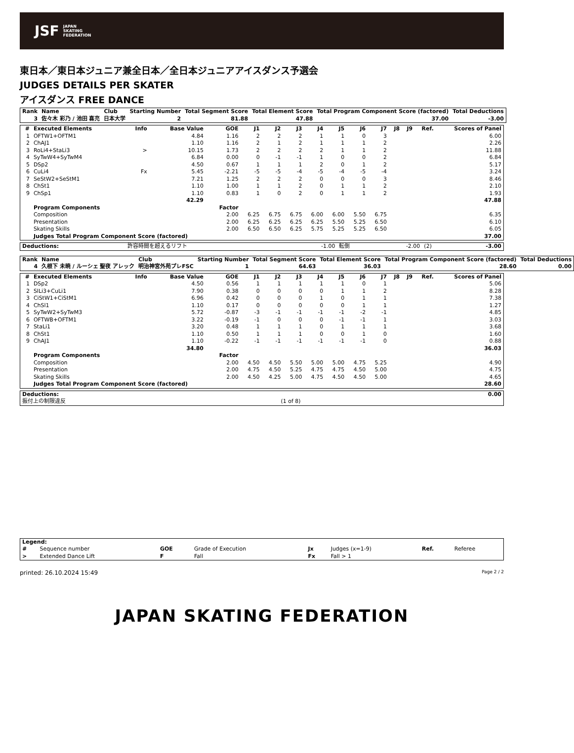JSF JAPAN
SKATING
FEDERATION
東日本／東日本ジュニア兼全日本／全日本ジュニアアイスダンス予選会
JUDGES DETAILS PER SKATER
アイスダンス FREE DANCE
| Rank | Name | Club | Starting Number | Total Segment Score | Total Element Score | Total Program Component Score (factored) | Total Deductions |
| --- | --- | --- | --- | --- | --- | --- | --- |
| 3 | 佐々木 彩乃 / 池田 喜充 | 日本大学 | 2 | 81.88 | 47.88 | 37.00 | -3.00 |
| # | Executed Elements | Info | Base Value | GOE | J1 | J2 | J3 | J4 | J5 | J6 | J7 | J8 | J9 | Ref. | Scores of Panel |
| --- | --- | --- | --- | --- | --- | --- | --- | --- | --- | --- | --- | --- | --- | --- | --- |
| 1 | OFTW1+OFTM1 | | 4.84 | 1.16 | 2 | 2 | 2 | 1 | 1 | 0 | 3 | | | | 6.00 |
| 2 | ChAJ1 | | 1.10 | 1.16 | 2 | 1 | 2 | 1 | 1 | 1 | 2 | | | | 2.26 |
| 3 | RoLi4+StaLi3 | > | 10.15 | 1.73 | 2 | 2 | 2 | 2 | 1 | 1 | 2 | | | | 11.88 |
| 4 | SyTwW4+SyTwM4 | | 6.84 | 0.00 | 0 | -1 | -1 | 1 | 0 | 0 | 2 | | | | 6.84 |
| 5 | DSp2 | | 4.50 | 0.67 | 1 | 1 | 1 | 2 | 0 | 1 | 2 | | | | 5.17 |
| 6 | CuLi4 | Fx | 5.45 | -2.21 | -5 | -5 | -4 | -5 | -4 | -5 | -4 | | | | 3.24 |
| 7 | SeStW2+SeStM1 | | 7.21 | 1.25 | 2 | 2 | 2 | 0 | 0 | 0 | 3 | | | | 8.46 |
| 8 | ChSt1 | | 1.10 | 1.00 | 1 | 1 | 2 | 0 | 1 | 1 | 2 | | | | 2.10 |
| 9 | ChSp1 | | 1.10 | 0.83 | 1 | 0 | 2 | 0 | 1 | 1 | 2 | | | | 1.93 |
| | | | 42.29 | | | | | | | | | | | | 47.88 |
| | Program Components | | | Factor | | | | | | | | | | | |
| | Composition | | | 2.00 | 6.25 | 6.75 | 6.75 | 6.00 | 6.00 | 5.50 | 6.75 | | | | 6.35 |
| | Presentation | | | 2.00 | 6.25 | 6.25 | 6.25 | 6.25 | 5.50 | 5.25 | 6.50 | | | | 6.10 |
| | Skating Skills | | | 2.00 | 6.50 | 6.50 | 6.25 | 5.75 | 5.25 | 5.25 | 6.50 | | | | 6.05 |
| | Judges Total Program Component Score (factored) | | | | | | | | | | | | | | 37.00 |
| Deductions: | 許容時間を超えるリフト | -1.00 | 転倒 | -2.00 | (2) | -3.00 |
| Rank | Name | Club | Starting Number | Total Segment Score | Total Element Score | Total Program Component Score (factored) | Total Deductions |
| --- | --- | --- | --- | --- | --- | --- | --- |
| 4 | 久根下 未暁 / ルーシェ 聖夜 アレック | 明治神宮外苑プレFSC | 1 | 64.63 | 36.03 | 28.60 | 0.00 |
| # | Executed Elements | Info | Base Value | GOE | J1 | J2 | J3 | J4 | J5 | J6 | J7 | J8 | J9 | Ref. | Scores of Panel |
| --- | --- | --- | --- | --- | --- | --- | --- | --- | --- | --- | --- | --- | --- | --- | --- |
| 1 | DSp2 | | 4.50 | 0.56 | 1 | 1 | 1 | 1 | 1 | 0 | 1 | | | | 5.06 |
| 2 | SlLi3+CuLi1 | | 7.90 | 0.38 | 0 | 0 | 0 | 0 | 1 | 1 | 2 | | | | 8.28 |
| 3 | CiStW1+CiStM1 | | 6.96 | 0.42 | 0 | 0 | 0 | 1 | 0 | 1 | 1 | | | | 7.38 |
| 4 | ChSl1 | | 1.10 | 0.17 | 0 | 0 | 0 | 0 | 0 | 1 | 1 | | | | 1.27 |
| 5 | SyTwW2+SyTwM3 | | 5.72 | -0.87 | -3 | -1 | -1 | -1 | -1 | -2 | -1 | | | | 4.85 |
| 6 | OFTWB+OFTM1 | | 3.22 | -0.19 | -1 | 0 | 0 | 0 | -1 | -1 | 1 | | | | 3.03 |
| 7 | StaLi1 | | 3.20 | 0.48 | 1 | 1 | 1 | 0 | 1 | 1 | 1 | | | | 3.68 |
| 8 | ChSt1 | | 1.10 | 0.50 | 1 | 1 | 1 | 0 | 0 | 1 | 0 | | | | 1.60 |
| 9 | ChAJ1 | | 1.10 | -0.22 | -1 | -1 | -1 | -1 | -1 | -1 | 0 | | | | 0.88 |
| | | | 34.80 | | | | | | | | | | | | 36.03 |
| | Program Components | | | Factor | | | | | | | | | | | |
| | Composition | | | 2.00 | 4.50 | 4.50 | 5.50 | 5.00 | 5.00 | 4.75 | 5.25 | | | | 4.90 |
| | Presentation | | | 2.00 | 4.75 | 4.50 | 5.25 | 4.75 | 4.75 | 4.50 | 5.00 | | | | 4.75 |
| | Skating Skills | | | 2.00 | 4.50 | 4.25 | 5.00 | 4.75 | 4.50 | 4.50 | 5.00 | | | | 4.65 |
| | Judges Total Program Component Score (factored) | | | | | | | | | | | | | | 28.60 |
| Deductions: | | 0.00 |
| 振付上の制限違反 | (1 of 8) | |
| Legend: | | | | | | | |
| --- | --- | --- | --- | --- | --- | --- | --- |
| # | Sequence number | GOE | Grade of Execution | Jx | Judges (x=1-9) | Ref. | Referee |
| > | Extended Dance Lift | F | Fall | Fx | Fall > 1 | | |
printed: 26.10.2024 15:49 Page 2 / 2
JAPAN SKATING FEDERATION